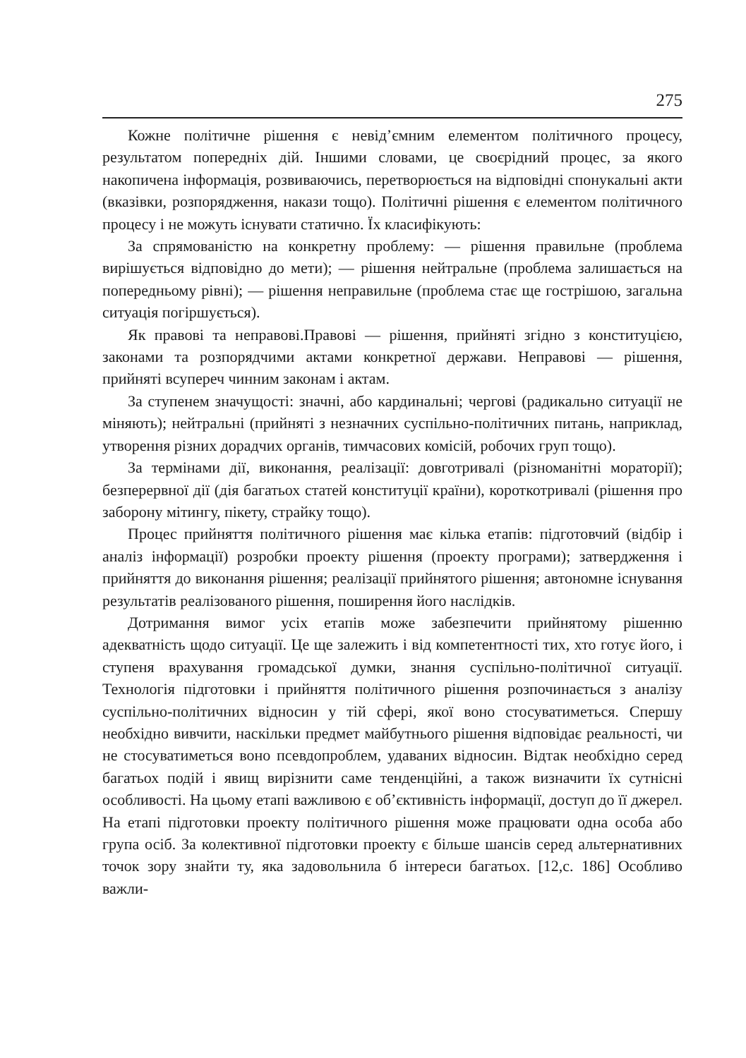275
Кожне політичне рішення є невід’ємним елементом політичного процесу, результатом попередніх дій. Іншими словами, це своєрідний процес, за якого накопичена інформація, розвиваючись, перетворюється на відповідні спонукальні акти (вказівки, розпорядження, накази тощо). Політичні рішення є елементом політичного процесу і не можуть існувати статично. Їх класифікують:
За спрямованістю на конкретну проблему: — рішення правильне (проблема вирішується відповідно до мети); — рішення нейтральне (проблема залишається на попередньому рівні); — рішення неправильне (проблема стає ще гострішою, загальна ситуація погіршується).
Як правові та неправові.Правові — рішення, прийняті згідно з конституцією, законами та розпорядчими актами конкретної держави. Неправові — рішення, прийняті всупереч чинним законам і актам.
За ступенем значущості: значні, або кардинальні; чергові (радикально ситуації не міняють); нейтральні (прийняті з незначних суспільно-політичних питань, наприклад, утворення різних дорадчих органів, тимчасових комісій, робочих груп тощо).
За термінами дії, виконання, реалізації: довготривалі (різноманітні мораторії); безперервної дії (дія багатьох статей конституції країни), короткотривалі (рішення про заборону мітингу, пікету, страйку тощо).
Процес прийняття політичного рішення має кілька етапів: підготовчий (відбір і аналіз інформації) розробки проекту рішення (проекту програми); затвердження і прийняття до виконання рішення; реалізації прийнятого рішення; автономне існування результатів реалізованого рішення, поширення його наслідків.
Дотримання вимог усіх етапів може забезпечити прийнятому рішенню адекватність щодо ситуації. Це ще залежить і від компетентності тих, хто готує його, і ступеня врахування громадської думки, знання суспільно-політичної ситуації. Технологія підготовки і прийняття політичного рішення розпочинається з аналізу суспільно-політичних відносин у тій сфері, якої воно стосуватиметься. Спершу необхідно вивчити, наскільки предмет майбутнього рішення відповідає реальності, чи не стосуватиметься воно псевдопроблем, удаваних відносин. Відтак необхідно серед багатьох подій і явищ вирізнити саме тенденційні, а також визначити їх сутнісні особливості. На цьому етапі важливою є об’єктивність інформації, доступ до її джерел. На етапі підготовки проекту політичного рішення може працювати одна особа або група осіб. За колективної підготовки проекту є більше шансів серед альтернативних точок зору знайти ту, яка задовольнила б інтереси багатьох. [12,с. 186] Особливо важли-